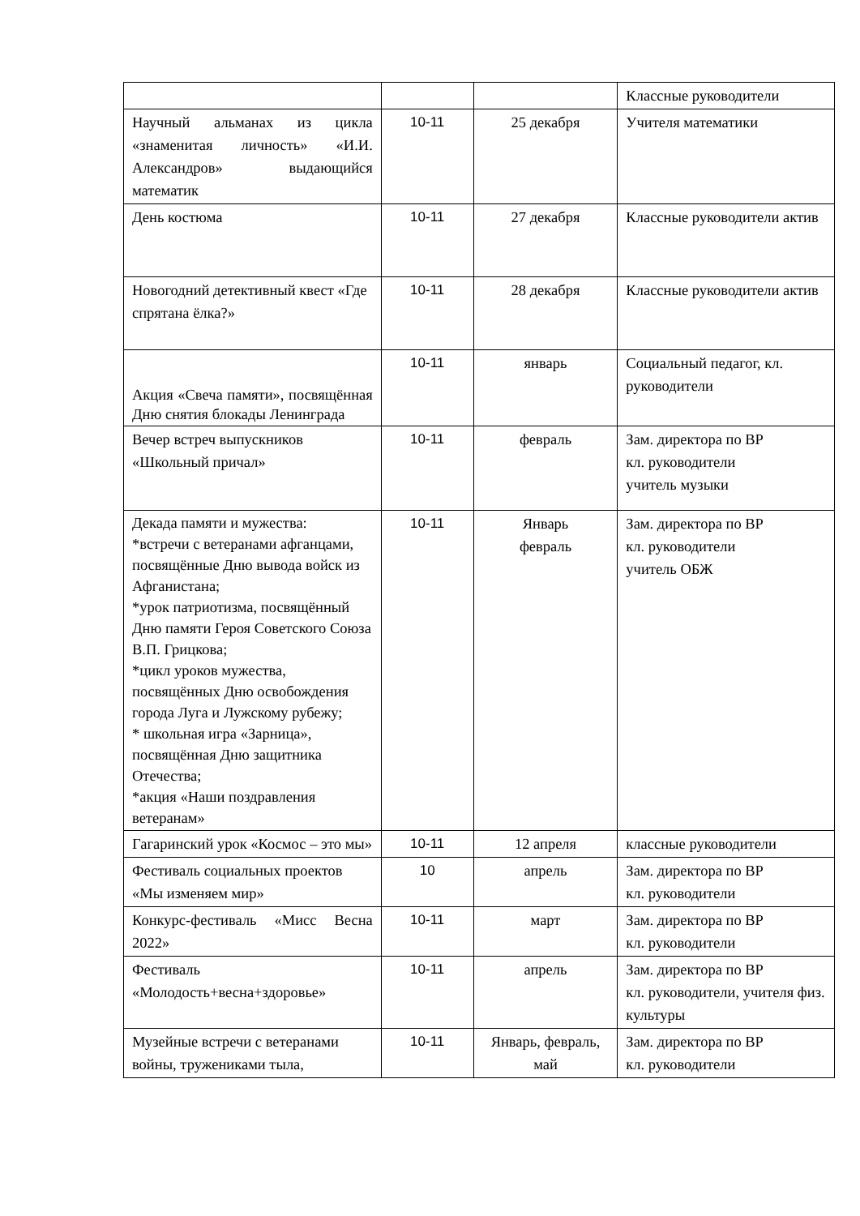| | | | Классные руководители |
| Научный альманах из цикла «знаменитая личность» «И.И. Александров» выдающийся математик | 10-11 | 25 декабря | Учителя математики |
| День костюма | 10-11 | 27 декабря | Классные руководители актив |
| Новогодний детективный квест «Где спрятана ёлка?» | 10-11 | 28 декабря | Классные руководители актив |
| Акция «Свеча памяти», посвящённая Дню снятия блокады Ленинграда | 10-11 | январь | Социальный педагог, кл. руководители |
| Вечер встреч выпускников «Школьный причал» | 10-11 | февраль | Зам. директора по ВР кл. руководители учитель музыки |
| Декада памяти и мужества: *встречи с ветеранами афганцами, посвящённые Дню вывода войск из Афганистана; *урок патриотизма, посвящённый Дню памяти Героя Советского Союза В.П. Грицкова; *цикл уроков мужества, посвящённых Дню освобождения города Луга и Лужскому рубежу; * школьная игра «Зарница», посвящённая Дню защитника Отечества; *акция «Наши поздравления ветеранам» | 10-11 | Январь февраль | Зам. директора по ВР кл. руководители учитель ОБЖ |
| Гагаринский урок «Космос – это мы» | 10-11 | 12 апреля | классные руководители |
| Фестиваль социальных проектов «Мы изменяем мир» | 10 | апрель | Зам. директора по ВР кл. руководители |
| Конкурс-фестиваль «Мисс Весна 2022» | 10-11 | март | Зам. директора по ВР кл. руководители |
| Фестиваль «Молодость+весна+здоровье» | 10-11 | апрель | Зам. директора по ВР кл. руководители, учителя физ. культуры |
| Музейные встречи с ветеранами войны, тружениками тыла, | 10-11 | Январь, февраль, май | Зам. директора по ВР кл. руководители |